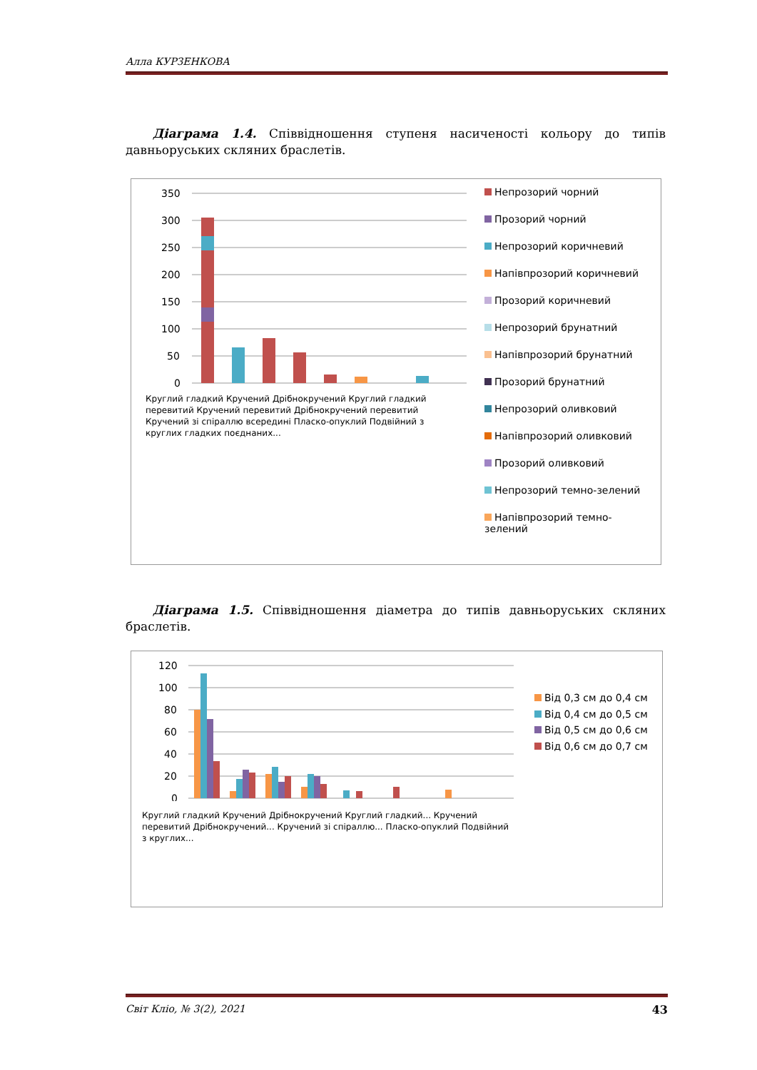Алла КУРЗЕНКОВА
Діаграма 1.4. Співвідношення ступеня насиченості кольору до типів давньоруських скляних браслетів.
350
300
250
200
150
100
50
0
Круглий гладкий Кручений Дрібнокручений Круглий гладкий перевитий Кручений перевитий Дрібнокручений перевитий Кручений зі спіраллю всередині Пласко-опуклий Подвійний з круглих гладких поєднаних...
Непрозорий чорний
Прозорий чорний
Непрозорий коричневий
Напівпрозорий коричневий
Прозорий коричневий
Непрозорий брунатний
Напівпрозорий брунатний
Прозорий брунатний
Непрозорий оливковий
Напівпрозорий оливковий
Прозорий оливковий
Непрозорий темно-зелений
Напівпрозорий темно-
зелений
Діаграма 1.5. Співвідношення діаметра до типів давньоруських скляних браслетів.
120
100
80
60
40
20
0
Круглий гладкий Кручений Дрібнокручений Круглий гладкий... Кручений перевитий Дрібнокручений... Кручений зі спіраллю... Пласко-опуклий Подвійний з круглих...
Від 0,3 см до 0,4 см
Від 0,4 см до 0,5 см
Від 0,5 см до 0,6 см
Від 0,6 см до 0,7 см
Світ Кліо, № 3(2), 2021 43